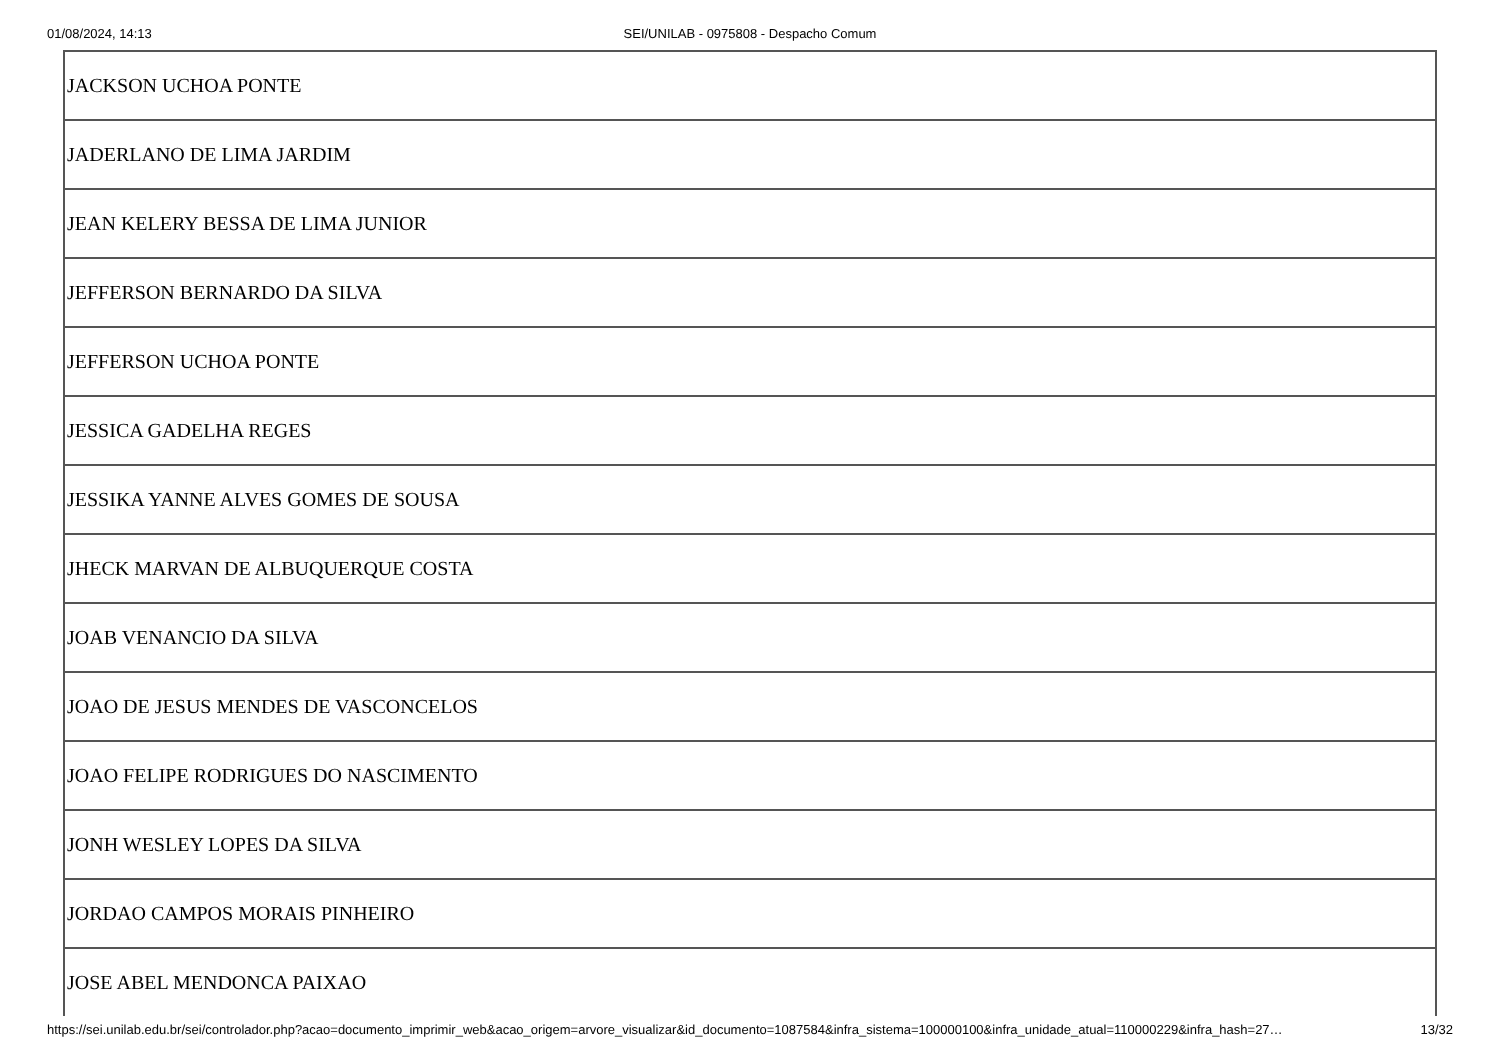01/08/2024, 14:13
SEI/UNILAB - 0975808 - Despacho Comum
| JACKSON UCHOA PONTE |
| JADERLANO DE LIMA JARDIM |
| JEAN KELERY BESSA DE LIMA JUNIOR |
| JEFFERSON BERNARDO DA SILVA |
| JEFFERSON UCHOA PONTE |
| JESSICA GADELHA REGES |
| JESSIKA YANNE ALVES GOMES DE SOUSA |
| JHECK MARVAN DE ALBUQUERQUE COSTA |
| JOAB VENANCIO DA SILVA |
| JOAO DE JESUS MENDES DE VASCONCELOS |
| JOAO FELIPE RODRIGUES DO NASCIMENTO |
| JONH WESLEY LOPES DA SILVA |
| JORDAO CAMPOS MORAIS PINHEIRO |
| JOSE ABEL MENDONCA PAIXAO |
https://sei.unilab.edu.br/sei/controlador.php?acao=documento_imprimir_web&acao_origem=arvore_visualizar&id_documento=1087584&infra_sistema=100000100&infra_unidade_atual=110000229&infra_hash=27… 13/32